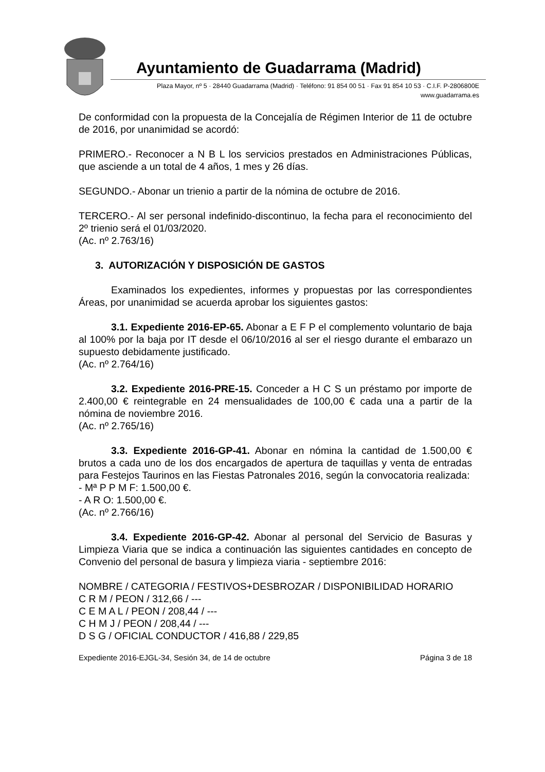Ayuntamiento de Guadarrama (Madrid)
Plaza Mayor, nº 5 · 28440 Guadarrama (Madrid) · Teléfono: 91 854 00 51 · Fax 91 854 10 53 · C.I.F. P-2806800E
www.guadarrama.es
De conformidad con la propuesta de la Concejalía de Régimen Interior de 11 de octubre de 2016, por unanimidad se acordó:
PRIMERO.- Reconocer a N B L los servicios prestados en Administraciones Públicas, que asciende a un total de 4 años, 1 mes y 26 días.
SEGUNDO.- Abonar un trienio a partir de la nómina de octubre de 2016.
TERCERO.- Al ser personal indefinido-discontinuo, la fecha para el reconocimiento del 2º trienio será el 01/03/2020.
(Ac. nº 2.763/16)
3. AUTORIZACIÓN Y DISPOSICIÓN DE GASTOS
Examinados los expedientes, informes y propuestas por las correspondientes Áreas, por unanimidad se acuerda aprobar los siguientes gastos:
3.1. Expediente 2016-EP-65. Abonar a E F P el complemento voluntario de baja al 100% por la baja por IT desde el 06/10/2016 al ser el riesgo durante el embarazo un supuesto debidamente justificado.
(Ac. nº 2.764/16)
3.2. Expediente 2016-PRE-15. Conceder a H C S un préstamo por importe de 2.400,00 € reintegrable en 24 mensualidades de 100,00 € cada una a partir de la nómina de noviembre 2016.
(Ac. nº 2.765/16)
3.3. Expediente 2016-GP-41. Abonar en nómina la cantidad de 1.500,00 € brutos a cada uno de los dos encargados de apertura de taquillas y venta de entradas para Festejos Taurinos en las Fiestas Patronales 2016, según la convocatoria realizada:
- Mª P P M F: 1.500,00 €.
- A R O: 1.500,00 €.
(Ac. nº 2.766/16)
3.4. Expediente 2016-GP-42. Abonar al personal del Servicio de Basuras y Limpieza Viaria que se indica a continuación las siguientes cantidades en concepto de Convenio del personal de basura y limpieza viaria - septiembre 2016:
NOMBRE / CATEGORIA / FESTIVOS+DESBROZAR / DISPONIBILIDAD HORARIO
C R M / PEON / 312,66 / ---
C E M A L / PEON / 208,44 / ---
C H M J / PEON / 208,44 / ---
D S G / OFICIAL CONDUCTOR / 416,88 / 229,85
Expediente 2016-EJGL-34, Sesión 34, de 14 de octubre Página 3 de 18